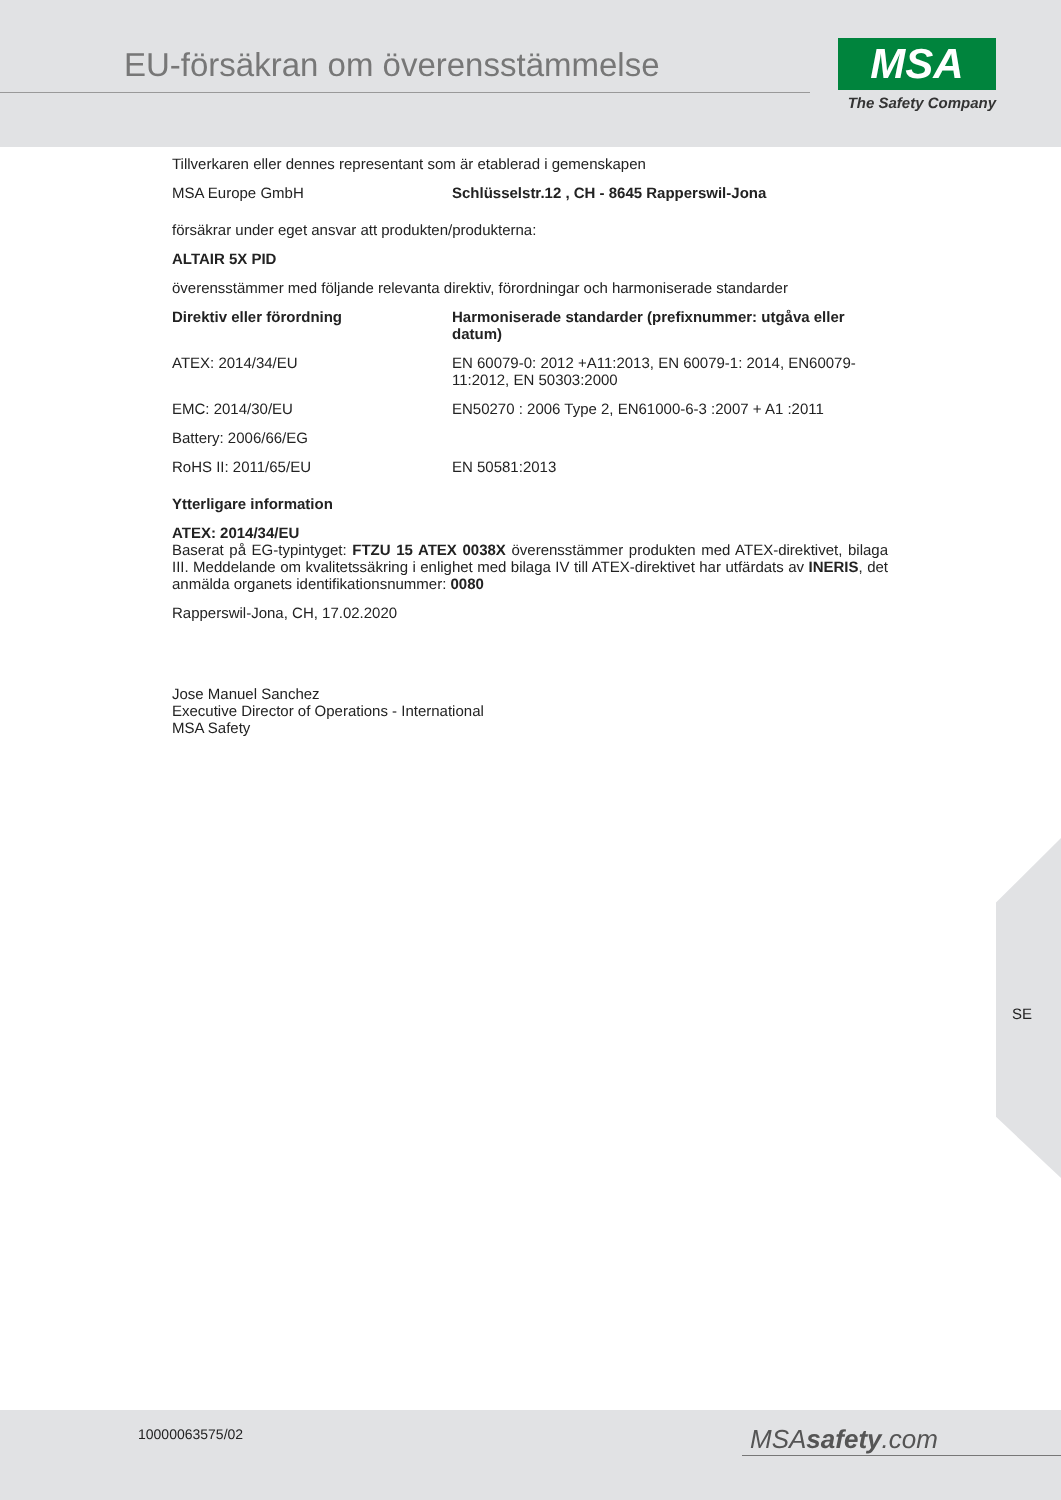EU-försäkran om överensstämmelse
MSA
The Safety Company
Tillverkaren eller dennes representant som är etablerad i gemenskapen
| MSA Europe GmbH | Schlüsselstr.12 , CH - 8645 Rapperswil-Jona |
försäkrar under eget ansvar att produkten/produkterna:
ALTAIR 5X PID
överensstämmer med följande relevanta direktiv, förordningar och harmoniserade standarder
| Direktiv eller förordning | Harmoniserade standarder (prefixnummer: utgåva eller datum) |
| --- | --- |
| ATEX: 2014/34/EU | EN 60079-0: 2012 +A11:2013, EN 60079-1: 2014, EN60079-11:2012, EN 50303:2000 |
| EMC: 2014/30/EU | EN50270 : 2006 Type 2, EN61000-6-3 :2007 + A1 :2011 |
| Battery: 2006/66/EG | |
| RoHS II: 2011/65/EU | EN 50581:2013 |
Ytterligare information
ATEX: 2014/34/EU
Baserat på EG-typintyget: FTZU 15 ATEX 0038X överensstämmer produkten med ATEX-direktivet, bilaga III. Meddelande om kvalitetssäkring i enlighet med bilaga IV till ATEX-direktivet har utfärdats av INERIS, det anmälda organets identifikationsnummer: 0080
Rapperswil-Jona, CH, 17.02.2020
Jose Manuel Sanchez
Executive Director of Operations - International
MSA Safety
SE
10000063575/02 MSAsafety.com